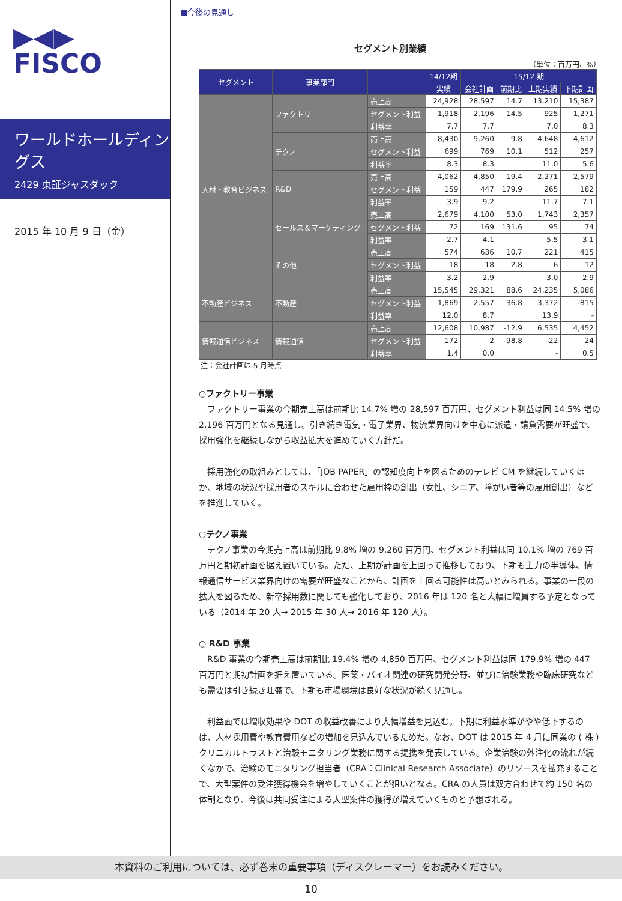▶◀▶
FISCO
ワールドホールディングス
2429 東証ジャスダック
2015 年 10 月 9 日（金）
■今後の見通し
セグメント別業績
（単位：百万円、%）
| セグメント | 事業部門 | | 14/12期 | 15/12 期 | | | |
| --- | --- | --- | --- | --- | --- | --- | --- |
| | | | 実績 | 会社計画 | 前期比 | 上期実績 | 下期計画 |
| 人材・教育ビジネス | ファクトリー | 売上高 | 24,928 | 28,597 | 14.7 | 13,210 | 15,387 |
| | | セグメント利益 | 1,918 | 2,196 | 14.5 | 925 | 1,271 |
| | | 利益率 | 7.7 | 7.7 | | 7.0 | 8.3 |
| | テクノ | 売上高 | 8,430 | 9,260 | 9.8 | 4,648 | 4,612 |
| | | セグメント利益 | 699 | 769 | 10.1 | 512 | 257 |
| | | 利益率 | 8.3 | 8.3 | | 11.0 | 5.6 |
| | R&D | 売上高 | 4,062 | 4,850 | 19.4 | 2,271 | 2,579 |
| | | セグメント利益 | 159 | 447 | 179.9 | 265 | 182 |
| | | 利益率 | 3.9 | 9.2 | | 11.7 | 7.1 |
| | セールス＆マーケティング | 売上高 | 2,679 | 4,100 | 53.0 | 1,743 | 2,357 |
| | | セグメント利益 | 72 | 169 | 131.6 | 95 | 74 |
| | | 利益率 | 2.7 | 4.1 | | 5.5 | 3.1 |
| | その他 | 売上高 | 574 | 636 | 10.7 | 221 | 415 |
| | | セグメント利益 | 18 | 18 | 2.8 | 6 | 12 |
| | | 利益率 | 3.2 | 2.9 | | 3.0 | 2.9 |
| 不動産ビジネス | 不動産 | 売上高 | 15,545 | 29,321 | 88.6 | 24,235 | 5,086 |
| | | セグメント利益 | 1,869 | 2,557 | 36.8 | 3,372 | -815 |
| | | 利益率 | 12.0 | 8.7 | | 13.9 | - |
| 情報通信ビジネス | 情報通信 | 売上高 | 12,608 | 10,987 | -12.9 | 6,535 | 4,452 |
| | | セグメント利益 | 172 | 2 | -98.8 | -22 | 24 |
| | | 利益率 | 1.4 | 0.0 | | - | 0.5 |
注：会社計画は 5 月時点
○ファクトリー事業
ファクトリー事業の今期売上高は前期比 14.7% 増の 28,597 百万円、セグメント利益は同 14.5% 増の 2,196 百万円となる見通し。引き続き電気・電子業界、物流業界向けを中心に派遣・請負需要が旺盛で、採用強化を継続しながら収益拡大を進めていく方針だ。
採用強化の取組みとしては、「JOB PAPER」の認知度向上を図るためのテレビ CM を継続していくほか、地域の状況や採用者のスキルに合わせた雇用枠の創出（女性、シニア、障がい者等の雇用創出）などを推進していく。
○テクノ事業
テクノ事業の今期売上高は前期比 9.8% 増の 9,260 百万円、セグメント利益は同 10.1% 増の 769 百万円と期初計画を据え置いている。ただ、上期が計画を上回って推移しており、下期も主力の半導体、情報通信サービス業界向けの需要が旺盛なことから、計画を上回る可能性は高いとみられる。事業の一段の拡大を図るため、新卒採用数に関しても強化しており、2016 年は 120 名と大幅に増員する予定となっている（2014 年 20 人→ 2015 年 30 人→ 2016 年 120 人）。
○ R&D 事業
R&D 事業の今期売上高は前期比 19.4% 増の 4,850 百万円、セグメント利益は同 179.9% 増の 447 百万円と期初計画を据え置いている。医薬・バイオ関連の研究開発分野、並びに治験業務や臨床研究なども需要は引き続き旺盛で、下期も市場環境は良好な状況が続く見通し。
利益面では増収効果や DOT の収益改善により大幅増益を見込む。下期に利益水準がやや低下するのは、人材採用費や教育費用などの増加を見込んでいるためだ。なお、DOT は 2015 年 4 月に同業の ( 株 ) クリニカルトラストと治験モニタリング業務に関する提携を発表している。企業治験の外注化の流れが続くなかで、治験のモニタリング担当者（CRA：Clinical Research Associate）のリソースを拡充することで、大型案件の受注獲得機会を増やしていくことが狙いとなる。CRA の人員は双方合わせて約 150 名の体制となり、今後は共同受注による大型案件の獲得が増えていくものと予想される。
本資料のご利用については、必ず巻末の重要事項（ディスクレーマー）をお読みください。
10